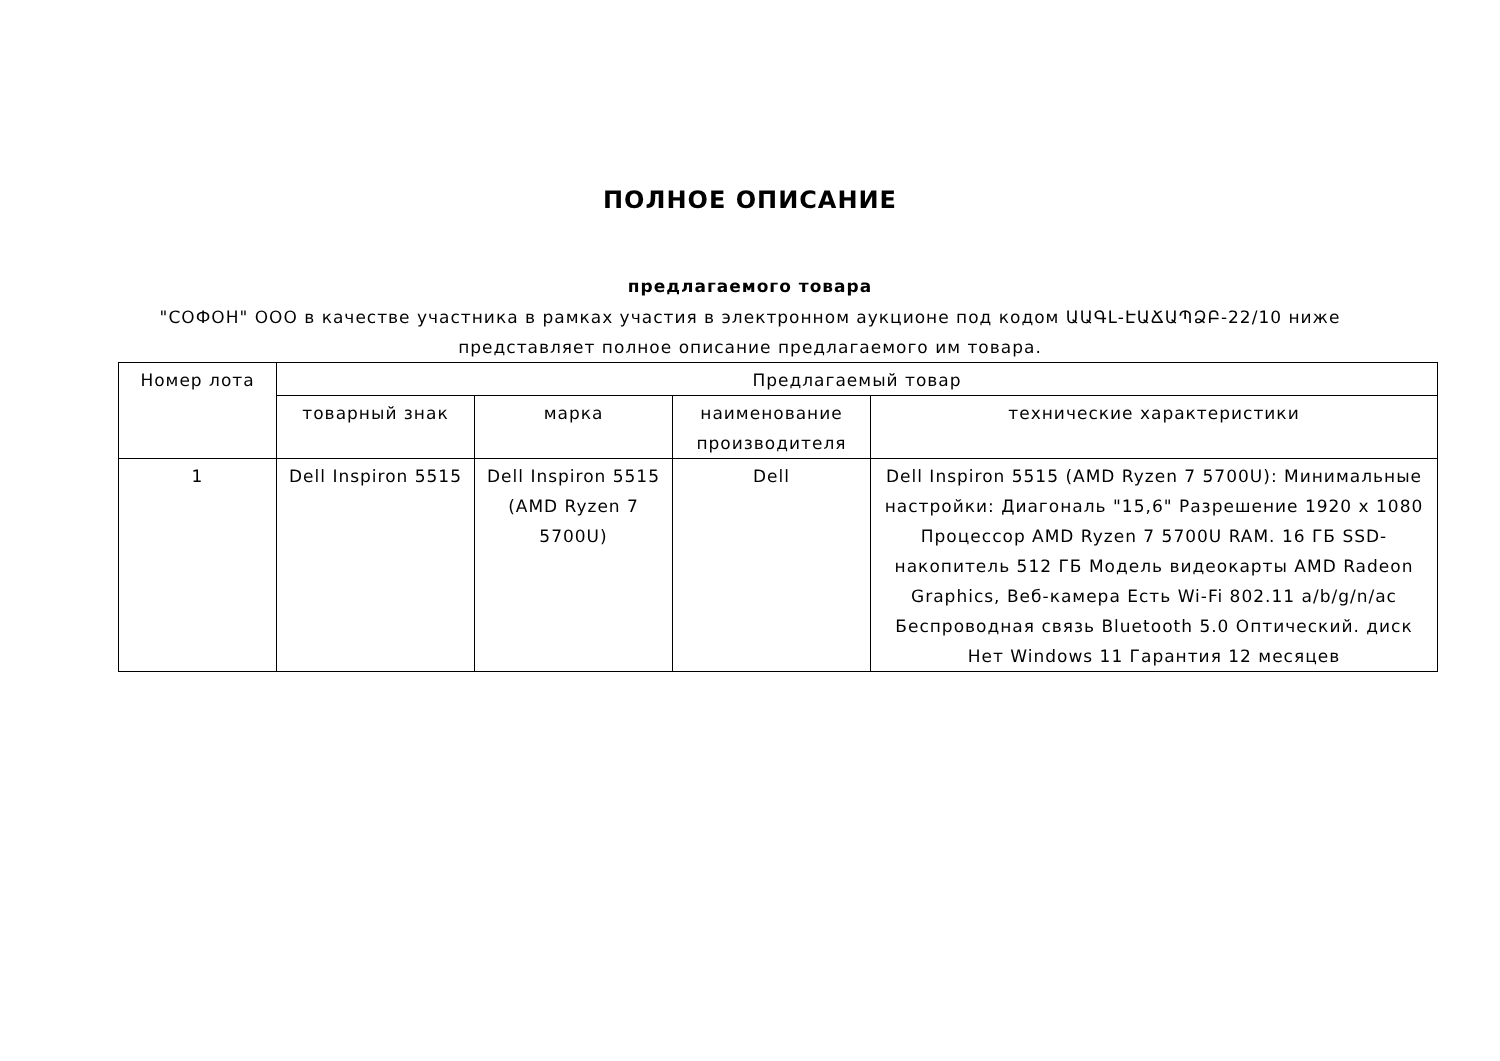ПОЛНОЕ ОПИСАНИЕ
предлагаемого товара
"СОФОН" ООО в качестве участника в рамках участия в электронном аукционе под кодом ԱԱԳԼ-ԷԱՃԱՊՁԲ-22/10 ниже представляет полное описание предлагаемого им товара.
| Номер лота | Предлагаемый товар | | | |
| --- | --- | --- | --- | --- |
| | товарный знак | марка | наименование производителя | технические характеристики |
| 1 | Dell Inspiron 5515 | Dell Inspiron 5515 (AMD Ryzen 7 5700U) | Dell | Dell Inspiron 5515 (AMD Ryzen 7 5700U): Минимальные настройки: Диагональ "15,6" Разрешение 1920 x 1080 Процессор AMD Ryzen 7 5700U RAM. 16 ГБ SSD-накопитель 512 ГБ Модель видеокарты AMD Radeon Graphics, Веб-камера Есть Wi-Fi 802.11 a/b/g/n/ac Беспроводная связь Bluetooth 5.0 Оптический. диск Нет Windows 11 Гарантия 12 месяцев |